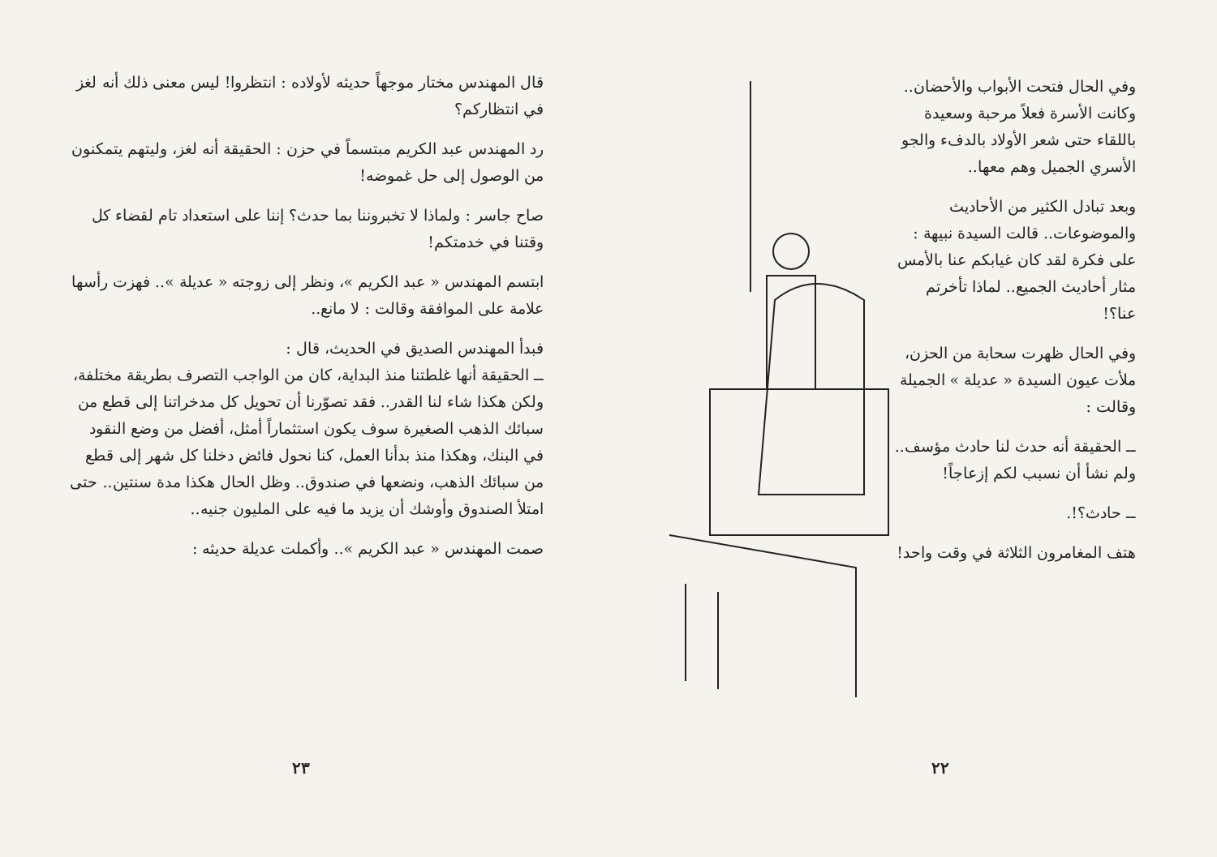قال المهندس مختار موجهاً حديثه لأولاده : انتظروا! ليس معنى ذلك أنه لغز في انتظاركم؟
رد المهندس عبد الكريم مبتسماً في حزن : الحقيقة أنه لغز، وليتهم يتمكنون من الوصول إلى حل غموضه!
صاح جاسر : ولماذا لا تخبروننا بما حدث؟ إننا على استعداد تام لقضاء كل وقتنا في خدمتكم!
ابتسم المهندس « عبد الكريم »، ونظر إلى زوجته « عديلة ».. فهزت رأسها علامة على الموافقة وقالت : لا مانع..
فبدأ المهندس الصديق في الحديث، قال :
ــ الحقيقة أنها غلطتنا منذ البداية، كان من الواجب التصرف بطريقة مختلفة، ولكن هكذا شاء لنا القدر.. فقد تصوّرنا أن تحويل كل مدخراتنا إلى قطع من سبائك الذهب الصغيرة سوف يكون استثماراً أمثل، أفضل من وضع النقود في البنك، وهكذا منذ بدأنا العمل، كنا نحول فائض دخلنا كل شهر إلى قطع من سبائك الذهب، ونضعها في صندوق.. وظل الحال هكذا مدة سنتين.. حتى امتلأ الصندوق وأوشك أن يزيد ما فيه على المليون جنيه..
صمت المهندس « عبد الكريم ».. وأكملت عديلة حديثه :
٢٣
وفي الحال فتحت الأبواب والأحضان.. وكانت الأسرة فعلاً مرحبة وسعيدة باللقاء حتى شعر الأولاد بالدفء والجو الأسري الجميل وهم معها..
وبعد تبادل الكثير من الأحاديث والموضوعات.. قالت السيدة نبيهة : على فكرة لقد كان غيابكم عنا بالأمس مثار أحاديث الجميع.. لماذا تأخرتم عنا؟!
وفي الحال ظهرت سحابة من الحزن، ملأت عيون السيدة « عديلة » الجميلة وقالت :
ــ الحقيقة أنه حدث لنا حادث مؤسف.. ولم نشأ أن نسبب لكم إزعاجاً!
ــ حادث؟!.
هتف المغامرون الثلاثة في وقت واحد!
٢٢